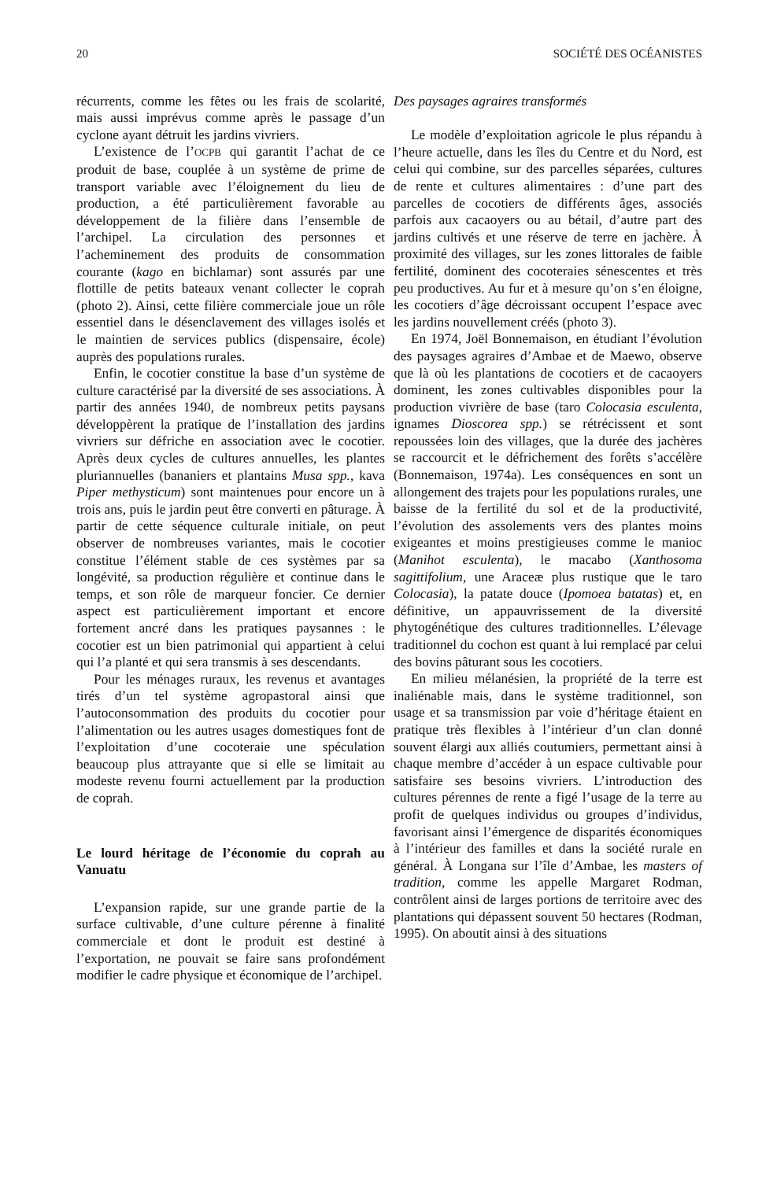20 SOCIÉTÉ DES OCÉANISTES
récurrents, comme les fêtes ou les frais de scolarité, mais aussi imprévus comme après le passage d’un cyclone ayant détruit les jardins vivriers.
L’existence de l’OCPB qui garantit l’achat de ce produit de base, couplée à un système de prime de transport variable avec l’éloignement du lieu de production, a été particulièrement favorable au développement de la filière dans l’ensemble de l’archipel. La circulation des personnes et l’acheminement des produits de consommation courante (kago en bichlamar) sont assurés par une flottille de petits bateaux venant collecter le coprah (photo 2). Ainsi, cette filière commerciale joue un rôle essentiel dans le désenclavement des villages isolés et le maintien de services publics (dispensaire, école) auprès des populations rurales.
Enfin, le cocotier constitue la base d’un système de culture caractérisé par la diversité de ses associations. À partir des années 1940, de nombreux petits paysans développèrent la pratique de l’installation des jardins vivriers sur défriche en association avec le cocotier. Après deux cycles de cultures annuelles, les plantes pluriannuelles (bananiers et plantains Musa spp., kava Piper methysticum) sont maintenues pour encore un à trois ans, puis le jardin peut être converti en pâturage. À partir de cette séquence culturale initiale, on peut observer de nombreuses variantes, mais le cocotier constitue l’élément stable de ces systèmes par sa longévité, sa production régulière et continue dans le temps, et son rôle de marqueur foncier. Ce dernier aspect est particulièrement important et encore fortement ancré dans les pratiques paysannes : le cocotier est un bien patrimonial qui appartient à celui qui l’a planté et qui sera transmis à ses descendants.
Pour les ménages ruraux, les revenus et avantages tirés d’un tel système agropastoral ainsi que l’autoconsommation des produits du cocotier pour l’alimentation ou les autres usages domestiques font de l’exploitation d’une cocoteraie une spéculation beaucoup plus attrayante que si elle se limitait au modeste revenu fourni actuellement par la production de coprah.
Le lourd héritage de l’économie du coprah au Vanuatu
L’expansion rapide, sur une grande partie de la surface cultivable, d’une culture pérenne à finalité commerciale et dont le produit est destiné à l’exportation, ne pouvait se faire sans profondément modifier le cadre physique et économique de l’archipel.
Des paysages agraires transformés
Le modèle d’exploitation agricole le plus répandu à l’heure actuelle, dans les îles du Centre et du Nord, est celui qui combine, sur des parcelles séparées, cultures de rente et cultures alimentaires : d’une part des parcelles de cocotiers de différents âges, associés parfois aux cacaoyers ou au bétail, d’autre part des jardins cultivés et une réserve de terre en jachère. À proximité des villages, sur les zones littorales de faible fertilité, dominent des cocoteraies sénescentes et très peu productives. Au fur et à mesure qu’on s’en éloigne, les cocotiers d’âge décroissant occupent l’espace avec les jardins nouvellement créés (photo 3).
En 1974, Joël Bonnemaison, en étudiant l’évolution des paysages agraires d’Ambae et de Maewo, observe que là où les plantations de cocotiers et de cacaoyers dominent, les zones cultivables disponibles pour la production vivrière de base (taro Colocasia esculenta, ignames Dioscorea spp.) se rétrécissent et sont repoussées loin des villages, que la durée des jachères se raccourcit et le défrichement des forêts s’accélère (Bonnemaison, 1974a). Les conséquences en sont un allongement des trajets pour les populations rurales, une baisse de la fertilité du sol et de la productivité, l’évolution des assolements vers des plantes moins exigeantes et moins prestigieuses comme le manioc (Manihot esculenta), le macabo (Xanthosoma sagittifolium, une Araceæ plus rustique que le taro Colocasia), la patate douce (Ipomoea batatas) et, en définitive, un appauvrissement de la diversité phytogénétique des cultures traditionnelles. L’élevage traditionnel du cochon est quant à lui remplacé par celui des bovins pâturant sous les cocotiers.
En milieu mélanésien, la propriété de la terre est inaliénable mais, dans le système traditionnel, son usage et sa transmission par voie d’héritage étaient en pratique très flexibles à l’intérieur d’un clan donné souvent élargi aux alliés coutumiers, permettant ainsi à chaque membre d’accéder à un espace cultivable pour satisfaire ses besoins vivriers. L’introduction des cultures pérennes de rente a figé l’usage de la terre au profit de quelques individus ou groupes d’individus, favorisant ainsi l’émergence de disparités économiques à l’intérieur des familles et dans la société rurale en général. À Longana sur l’île d’Ambae, les masters of tradition, comme les appelle Margaret Rodman, contrôlent ainsi de larges portions de territoire avec des plantations qui dépassent souvent 50 hectares (Rodman, 1995). On aboutit ainsi à des situations